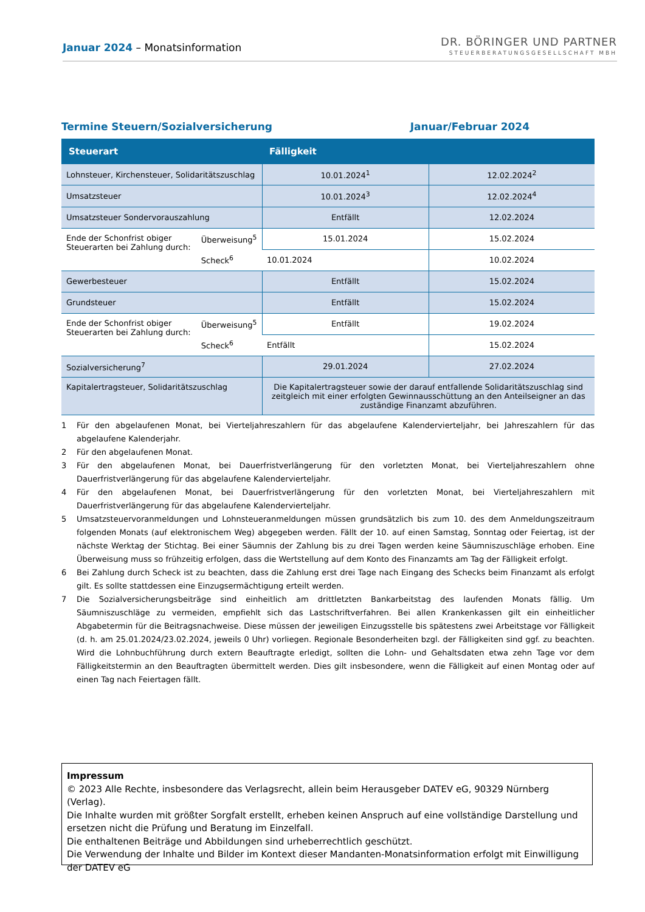Januar 2024 – Monatsinformation
DR. BÖRINGER UND PARTNER
STEUERBERATUNGSGESELLSCHAFT MBH
Termine Steuern/Sozialversicherung Januar/Februar 2024
| Steuerart | Fälligkeit | |
| --- | --- | --- |
| Lohnsteuer, Kirchensteuer, Solidaritätszuschlag | 10.01.2024<sup>1</sup> | 12.02.2024<sup>2</sup> |
| Umsatzsteuer | 10.01.2024<sup>3</sup> | 12.02.2024<sup>4</sup> |
| Umsatzsteuer Sondervorauszahlung | Entfällt | 12.02.2024 |
| Ende der Schonfrist obiger Steuerarten bei Zahlung durch: Überweisung<sup>5</sup> Scheck<sup>6</sup> | 15.01.2024 | 15.02.2024 |
| | 10.01.2024 | 10.02.2024 |
| Gewerbesteuer | Entfällt | 15.02.2024 |
| Grundsteuer | Entfällt | 15.02.2024 |
| Ende der Schonfrist obiger Steuerarten bei Zahlung durch: Überweisung<sup>5</sup> Scheck<sup>6</sup> | Entfällt | 19.02.2024 |
| | Entfällt | 15.02.2024 |
| Sozialversicherung<sup>7</sup> | 29.01.2024 | 27.02.2024 |
| Kapitalertragsteuer, Solidaritätszuschlag | Die Kapitalertragsteuer sowie der darauf entfallende Solidaritätszuschlag sind zeitgleich mit einer erfolgten Gewinnausschüttung an den Anteilseigner an das zuständige Finanzamt abzuführen. | |
1 Für den abgelaufenen Monat, bei Vierteljahreszahlern für das abgelaufene Kalendervierteljahr, bei Jahreszahlern für das abgelaufene Kalenderjahr.
2 Für den abgelaufenen Monat.
3 Für den abgelaufenen Monat, bei Dauerfristverlängerung für den vorletzten Monat, bei Vierteljahreszahlern ohne Dauerfristverlängerung für das abgelaufene Kalendervierteljahr.
4 Für den abgelaufenen Monat, bei Dauerfristverlängerung für den vorletzten Monat, bei Vierteljahreszahlern mit Dauerfristverlängerung für das abgelaufene Kalendervierteljahr.
5 Umsatzsteuervoranmeldungen und Lohnsteueranmeldungen müssen grundsätzlich bis zum 10. des dem Anmeldungszeitraum folgenden Monats (auf elektronischem Weg) abgegeben werden. Fällt der 10. auf einen Samstag, Sonntag oder Feiertag, ist der nächste Werktag der Stichtag. Bei einer Säumnis der Zahlung bis zu drei Tagen werden keine Säumniszuschläge erhoben. Eine Überweisung muss so frühzeitig erfolgen, dass die Wertstellung auf dem Konto des Finanzamts am Tag der Fälligkeit erfolgt.
6 Bei Zahlung durch Scheck ist zu beachten, dass die Zahlung erst drei Tage nach Eingang des Schecks beim Finanzamt als erfolgt gilt. Es sollte stattdessen eine Einzugsermächtigung erteilt werden.
7 Die Sozialversicherungsbeiträge sind einheitlich am drittletzten Bankarbeitstag des laufenden Monats fällig. Um Säumniszuschläge zu vermeiden, empfiehlt sich das Lastschriftverfahren. Bei allen Krankenkassen gilt ein einheitlicher Abgabetermin für die Beitragsnachweise. Diese müssen der jeweiligen Einzugsstelle bis spätestens zwei Arbeitstage vor Fälligkeit (d. h. am 25.01.2024/23.02.2024, jeweils 0 Uhr) vorliegen. Regionale Besonderheiten bzgl. der Fälligkeiten sind ggf. zu beachten. Wird die Lohnbuchführung durch extern Beauftragte erledigt, sollten die Lohn- und Gehaltsdaten etwa zehn Tage vor dem Fälligkeitstermin an den Beauftragten übermittelt werden. Dies gilt insbesondere, wenn die Fälligkeit auf einen Montag oder auf einen Tag nach Feiertagen fällt.
Impressum
© 2023 Alle Rechte, insbesondere das Verlagsrecht, allein beim Herausgeber DATEV eG, 90329 Nürnberg (Verlag).
Die Inhalte wurden mit größter Sorgfalt erstellt, erheben keinen Anspruch auf eine vollständige Darstellung und ersetzen nicht die Prüfung und Beratung im Einzelfall.
Die enthaltenen Beiträge und Abbildungen sind urheberrechtlich geschützt.
Die Verwendung der Inhalte und Bilder im Kontext dieser Mandanten-Monatsinformation erfolgt mit Einwilligung der DATEV eG